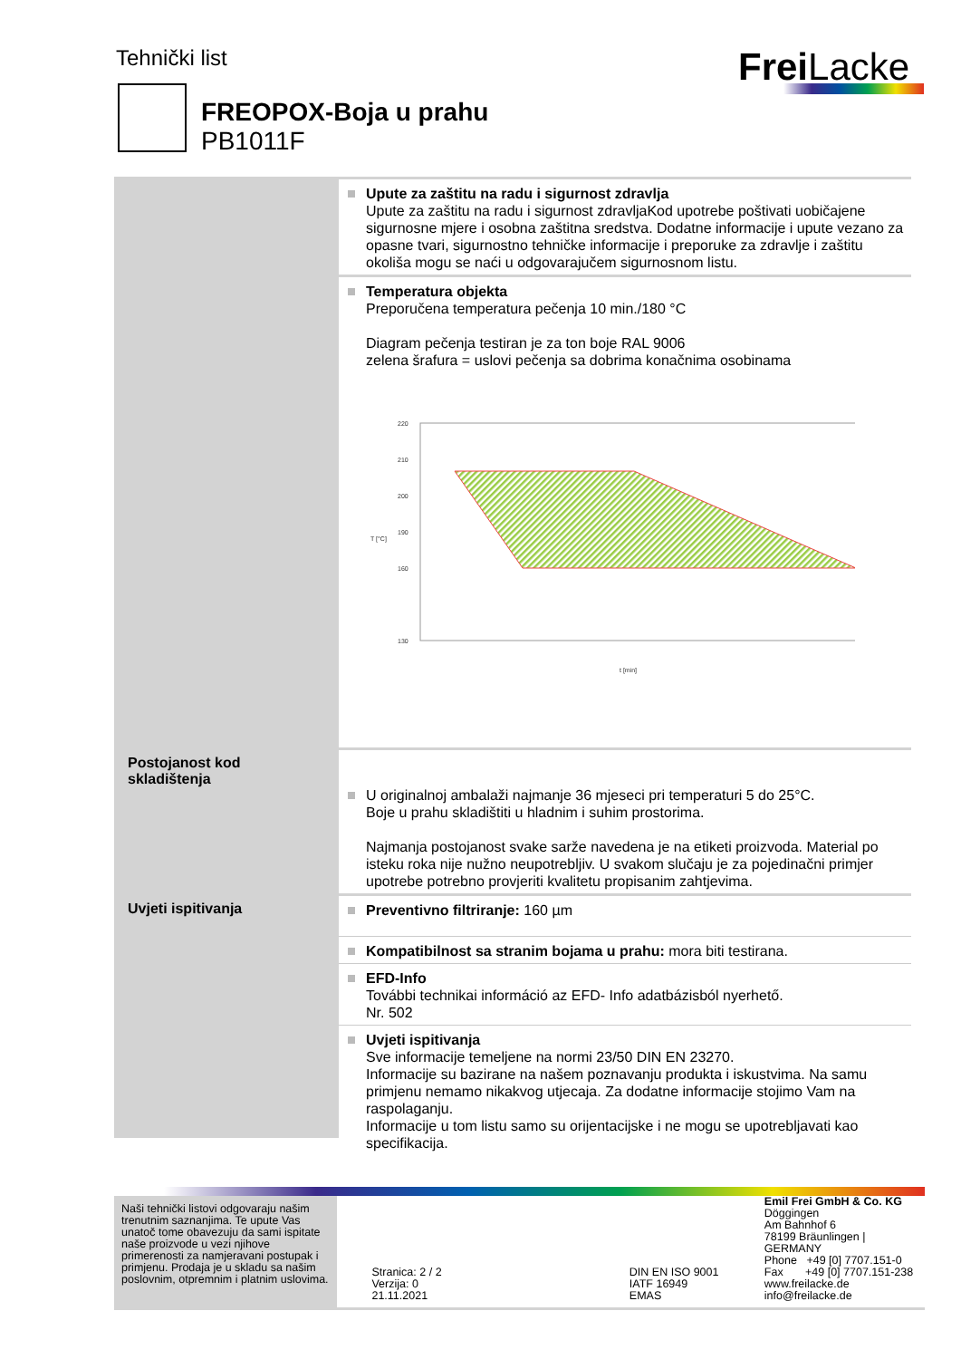Tehnički list Frei Lacke
FREOPOX-Boja u prahu
PB1011F
Upute za zaštitu na radu i sigurnost zdravlja
Upute za zaštitu na radu i sigurnost zdravljaKod upotrebe poštivati uobičajene sigurnosne mjere i osobna zaštitna sredstva. Dodatne informacije i upute vezano za opasne tvari, sigurnostno tehničke informacije i preporuke za zdravlje i zaštitu okoliša mogu se naći u odgovarajučem sigurnosnom listu.
Temperatura objekta
Preporučena temperatura pečenja 10 min./180 °C
Diagram pečenja testiran je za ton boje RAL 9006
zelena šrafura = uslovi pečenja sa dobrima konačnima osobinama
220
210
200
190
160
130
T [°C]
t [min]
Postojanost kod skladištenja
U originalnoj ambalaži najmanje 36 mjeseci pri temperaturi 5 do 25°C.
Boje u prahu skladištiti u hladnim i suhim prostorima.
Najmanja postojanost svake sarže navedena je na etiketi proizvoda. Material po isteku roka nije nužno neupotrebljiv. U svakom slučaju je za pojedinačni primjer upotrebe potrebno provjeriti kvalitetu propisanim zahtjevima.
Uvjeti ispitivanja
Preventivno filtriranje: 160 µm
Kompatibilnost sa stranim bojama u prahu: mora biti testirana.
EFD-Info
További technikai információ az EFD- Info adatbázisból nyerhető.
Nr. 502
Uvjeti ispitivanja
Sve informacije temeljene na normi 23/50 DIN EN 23270.
Informacije su bazirane na našem poznavanju produkta i iskustvima. Na samu primjenu nemamo nikakvog utjecaja. Za dodatne informacije stojimo Vam na raspolaganju.
Informacije u tom listu samo su orijentacijske i ne mogu se upotrebljavati kao specifikacija.
Naši tehnički listovi odgovaraju našim trenutnim saznanjima. Te upute Vas unatoč tome obavezuju da sami ispitate naše proizvode u vezi njihove primerenosti za namjeravani postupak i primjenu. Prodaja je u skladu sa našim poslovnim, otpremnim i platnim uslovima.
Stranica: 2 / 2
Verzija: 0
21.11.2021
DIN EN ISO 9001
IATF 16949
EMAS
Emil Frei GmbH & Co. KG
Döggingen
Am Bahnhof 6
78199 Bräunlingen | GERMANY
Phone +49 [0] 7707.151-0
Fax +49 [0] 7707.151-238
www.freilacke.de
info@freilacke.de